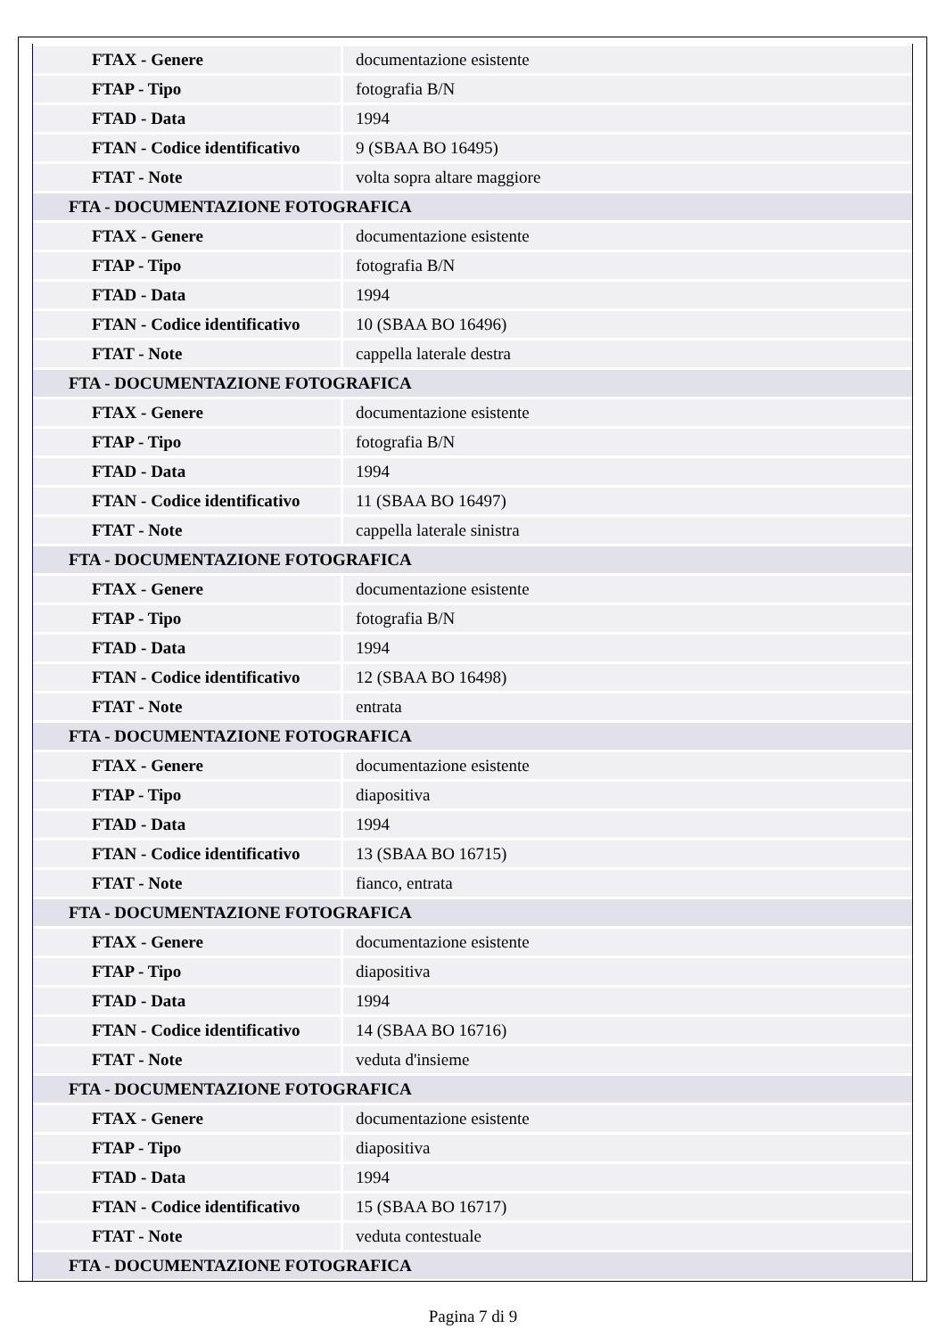| FTAX - Genere | documentazione esistente |
| FTAP - Tipo | fotografia B/N |
| FTAD - Data | 1994 |
| FTAN - Codice identificativo | 9 (SBAA BO 16495) |
| FTAT - Note | volta sopra altare maggiore |
| FTA - DOCUMENTAZIONE FOTOGRAFICA | |
| FTAX - Genere | documentazione esistente |
| FTAP - Tipo | fotografia B/N |
| FTAD - Data | 1994 |
| FTAN - Codice identificativo | 10 (SBAA BO 16496) |
| FTAT - Note | cappella laterale destra |
| FTA - DOCUMENTAZIONE FOTOGRAFICA | |
| FTAX - Genere | documentazione esistente |
| FTAP - Tipo | fotografia B/N |
| FTAD - Data | 1994 |
| FTAN - Codice identificativo | 11 (SBAA BO 16497) |
| FTAT - Note | cappella laterale sinistra |
| FTA - DOCUMENTAZIONE FOTOGRAFICA | |
| FTAX - Genere | documentazione esistente |
| FTAP - Tipo | fotografia B/N |
| FTAD - Data | 1994 |
| FTAN - Codice identificativo | 12 (SBAA BO 16498) |
| FTAT - Note | entrata |
| FTA - DOCUMENTAZIONE FOTOGRAFICA | |
| FTAX - Genere | documentazione esistente |
| FTAP - Tipo | diapositiva |
| FTAD - Data | 1994 |
| FTAN - Codice identificativo | 13 (SBAA BO 16715) |
| FTAT - Note | fianco, entrata |
| FTA - DOCUMENTAZIONE FOTOGRAFICA | |
| FTAX - Genere | documentazione esistente |
| FTAP - Tipo | diapositiva |
| FTAD - Data | 1994 |
| FTAN - Codice identificativo | 14 (SBAA BO 16716) |
| FTAT - Note | veduta d'insieme |
| FTA - DOCUMENTAZIONE FOTOGRAFICA | |
| FTAX - Genere | documentazione esistente |
| FTAP - Tipo | diapositiva |
| FTAD - Data | 1994 |
| FTAN - Codice identificativo | 15 (SBAA BO 16717) |
| FTAT - Note | veduta contestuale |
| FTA - DOCUMENTAZIONE FOTOGRAFICA | |
Pagina 7 di 9